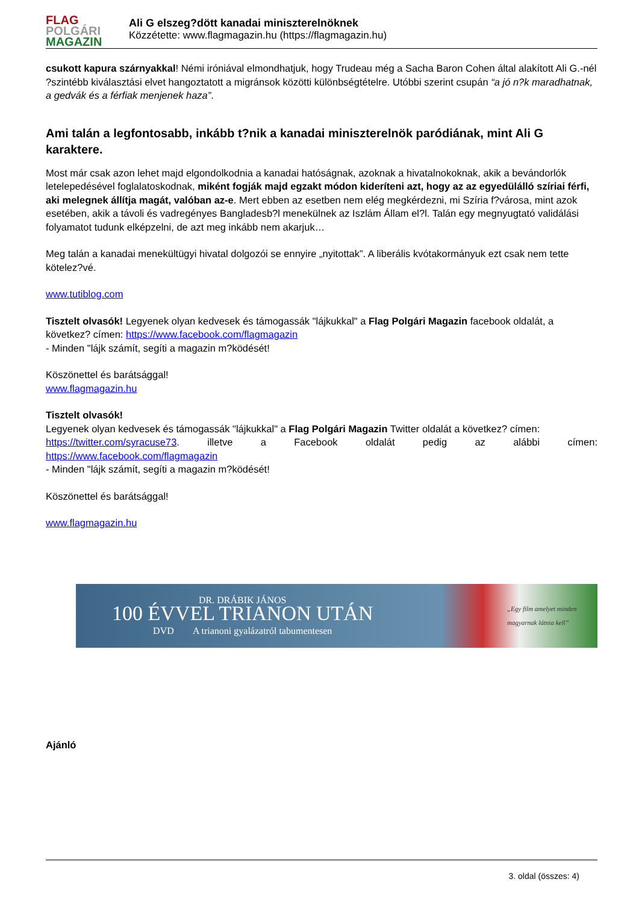FLAG
POLGÁRI
MAGAZIN
Ali G elszeg?dött kanadai miniszterelnöknek
Közzétette: www.flagmagazin.hu (https://flagmagazin.hu)
csukott kapura szárnyakkal! Némi iróniával elmondhatjuk, hogy Trudeau még a Sacha Baron Cohen által alakított Ali G.-nél ?szintébb kiválasztási elvet hangoztatott a migránsok közötti különbségtételre. Utóbbi szerint csupán “a jó n?k maradhatnak, a gedvák és a férfiak menjenek haza”.
Ami talán a legfontosabb, inkább t?nik a kanadai miniszterelnök paródiának, mint Ali G karaktere.
Most már csak azon lehet majd elgondolkodnia a kanadai hatóságnak, azoknak a hivatalnokoknak, akik a bevándorlók letelepedésével foglalatoskodnak, miként fogják majd egzakt módon kideríteni azt, hogy az az egyedülálló szíriai férfi, aki melegnek állítja magát, valóban az-e. Mert ebben az esetben nem elég megkérdezni, mi Szíria f?városa, mint azok esetében, akik a távoli és vadregényes Bangladesb?l menekülnek az Iszlám Állam el?l. Talán egy megnyugtató validálási folyamatot tudunk elképzelni, de azt meg inkább nem akarjuk…
Meg talán a kanadai menekültügyi hivatal dolgozói se ennyire „nyitottak”. A liberális kvótakormányuk ezt csak nem tette kötelez?vé.
www.tutiblog.com
Tisztelt olvasók! Legyenek olyan kedvesek és támogassák "lájkukkal" a Flag Polgári Magazin facebook oldalát, a következ? címen: https://www.facebook.com/flagmagazin
- Minden "lájk számít, segíti a magazin m?ködését!
Köszönettel és barátsággal!
www.flagmagazin.hu
Tisztelt olvasók!
Legyenek olyan kedvesek és támogassák "lájkukkal" a Flag Polgári Magazin Twitter oldalát a következ? címen:
https://twitter.com/syracuse73. illetve a Facebook oldalát pedig az alábbi címen:
https://www.facebook.com/flagmagazin
- Minden "lájk számít, segíti a magazin m?ködését!
Köszönettel és barátsággal!
www.flagmagazin.hu
DR. DRÁBIK JÁNOS
100 ÉVVEL TRIANON UTÁN
DVD A trianoni gyalázatról tabumentesen
„Egy film amelyet minden magyarnak látnia kell”
Ajánló
3. oldal (összes: 4)